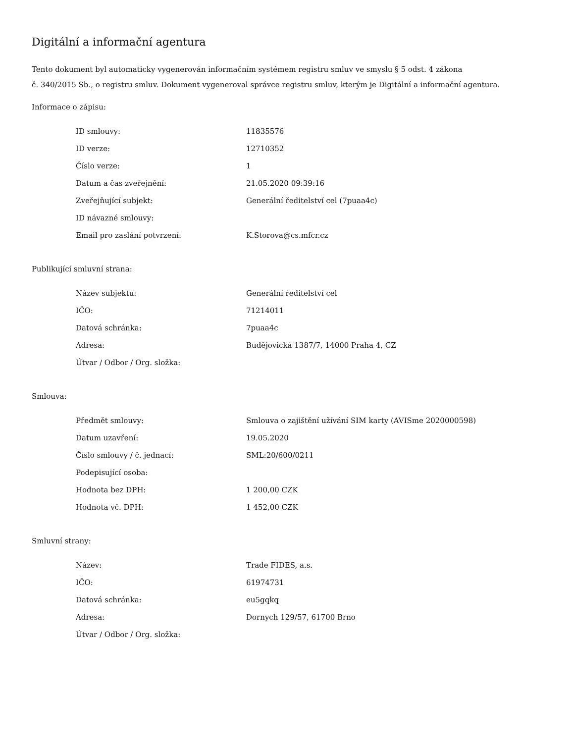Digitální a informační agentura
Tento dokument byl automaticky vygenerován informačním systémem registru smluv ve smyslu § 5 odst. 4 zákona
č. 340/2015 Sb., o registru smluv. Dokument vygeneroval správce registru smluv, kterým je Digitální a informační agentura.
Informace o zápisu:
| ID smlouvy: | 11835576 |
| ID verze: | 12710352 |
| Číslo verze: | 1 |
| Datum a čas zveřejnění: | 21.05.2020 09:39:16 |
| Zveřejňující subjekt: | Generální ředitelství cel (7puaa4c) |
| ID návazné smlouvy: | |
| Email pro zaslání potvrzení: | K.Storova@cs.mfcr.cz |
Publikující smluvní strana:
| Název subjektu: | Generální ředitelství cel |
| IČO: | 71214011 |
| Datová schránka: | 7puaa4c |
| Adresa: | Budějovická 1387/7, 14000 Praha 4, CZ |
| Útvar / Odbor / Org. složka: | |
Smlouva:
| Předmět smlouvy: | Smlouva o zajištění užívání SIM karty (AVISme 2020000598) |
| Datum uzavření: | 19.05.2020 |
| Číslo smlouvy / č. jednací: | SML:20/600/0211 |
| Podepisující osoba: | |
| Hodnota bez DPH: | 1 200,00 CZK |
| Hodnota vč. DPH: | 1 452,00 CZK |
Smluvní strany:
| Název: | Trade FIDES, a.s. |
| IČO: | 61974731 |
| Datová schránka: | eu5gqkq |
| Adresa: | Dornych 129/57, 61700 Brno |
| Útvar / Odbor / Org. složka: | |